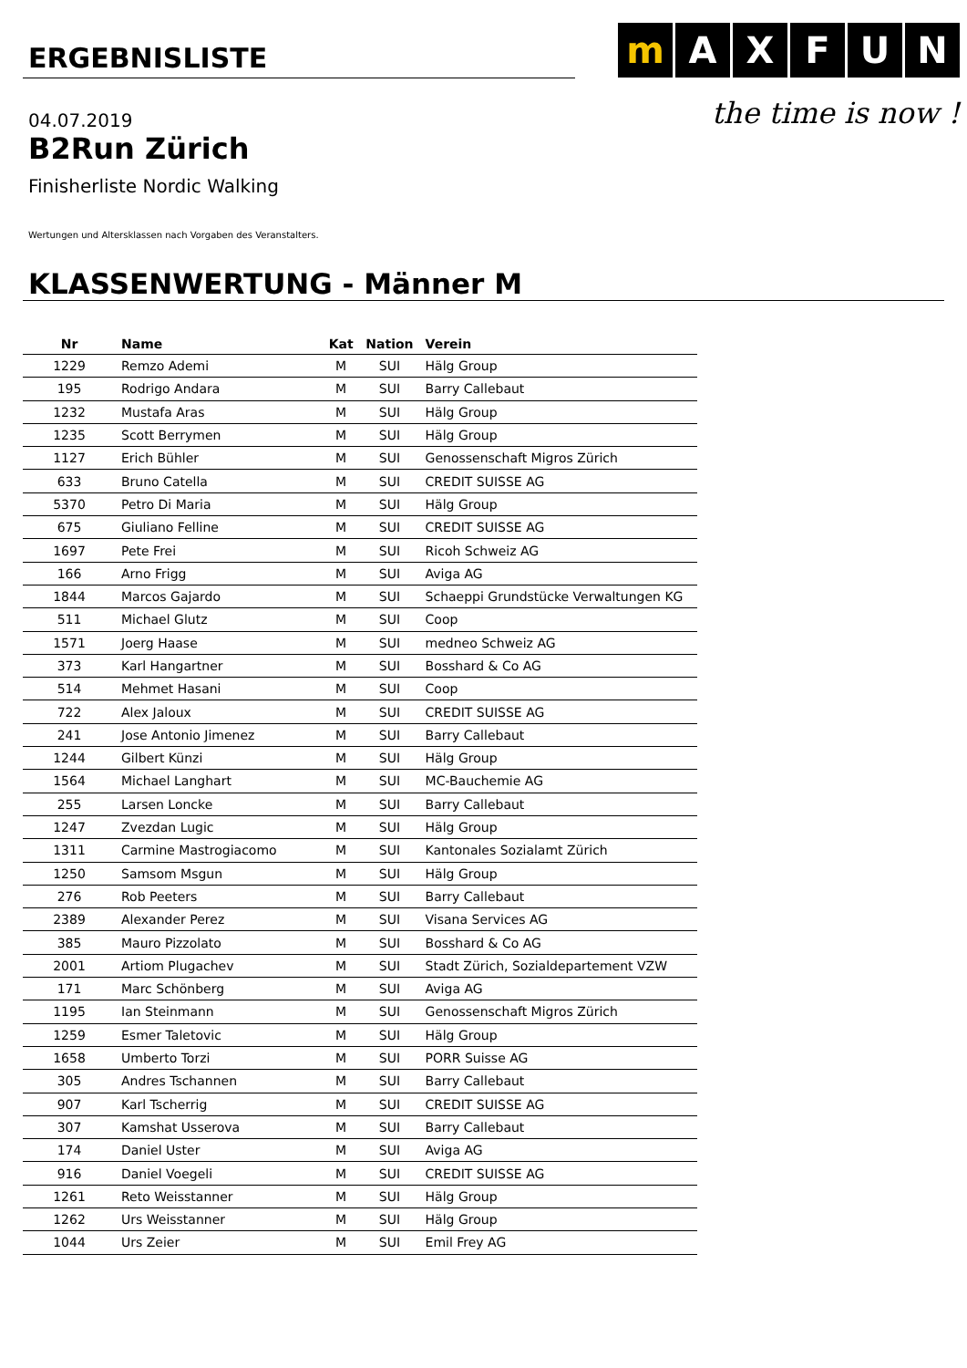mAXFUN
the time is now !
ERGEBNISLISTE
04.07.2019
B2Run Zürich
Finisherliste Nordic Walking
Wertungen und Altersklassen nach Vorgaben des Veranstalters.
KLASSENWERTUNG - Männer M
| Nr | Name | Kat | Nation | Verein |
| --- | --- | --- | --- | --- |
| 1229 | Remzo Ademi | M | SUI | Hälg Group |
| 195 | Rodrigo Andara | M | SUI | Barry Callebaut |
| 1232 | Mustafa Aras | M | SUI | Hälg Group |
| 1235 | Scott Berrymen | M | SUI | Hälg Group |
| 1127 | Erich Bühler | M | SUI | Genossenschaft Migros Zürich |
| 633 | Bruno Catella | M | SUI | CREDIT SUISSE AG |
| 5370 | Petro Di Maria | M | SUI | Hälg Group |
| 675 | Giuliano Felline | M | SUI | CREDIT SUISSE AG |
| 1697 | Pete Frei | M | SUI | Ricoh Schweiz AG |
| 166 | Arno Frigg | M | SUI | Aviga AG |
| 1844 | Marcos Gajardo | M | SUI | Schaeppi Grundstücke Verwaltungen KG |
| 511 | Michael Glutz | M | SUI | Coop |
| 1571 | Joerg Haase | M | SUI | medneo Schweiz AG |
| 373 | Karl Hangartner | M | SUI | Bosshard & Co AG |
| 514 | Mehmet Hasani | M | SUI | Coop |
| 722 | Alex Jaloux | M | SUI | CREDIT SUISSE AG |
| 241 | Jose Antonio Jimenez | M | SUI | Barry Callebaut |
| 1244 | Gilbert Künzi | M | SUI | Hälg Group |
| 1564 | Michael Langhart | M | SUI | MC-Bauchemie AG |
| 255 | Larsen Loncke | M | SUI | Barry Callebaut |
| 1247 | Zvezdan Lugic | M | SUI | Hälg Group |
| 1311 | Carmine Mastrogiacomo | M | SUI | Kantonales Sozialamt Zürich |
| 1250 | Samsom Msgun | M | SUI | Hälg Group |
| 276 | Rob Peeters | M | SUI | Barry Callebaut |
| 2389 | Alexander Perez | M | SUI | Visana Services AG |
| 385 | Mauro Pizzolato | M | SUI | Bosshard & Co AG |
| 2001 | Artiom Plugachev | M | SUI | Stadt Zürich, Sozialdepartement VZW |
| 171 | Marc Schönberg | M | SUI | Aviga AG |
| 1195 | Ian Steinmann | M | SUI | Genossenschaft Migros Zürich |
| 1259 | Esmer Taletovic | M | SUI | Hälg Group |
| 1658 | Umberto Torzi | M | SUI | PORR Suisse AG |
| 305 | Andres Tschannen | M | SUI | Barry Callebaut |
| 907 | Karl Tscherrig | M | SUI | CREDIT SUISSE AG |
| 307 | Kamshat Usserova | M | SUI | Barry Callebaut |
| 174 | Daniel Uster | M | SUI | Aviga AG |
| 916 | Daniel Voegeli | M | SUI | CREDIT SUISSE AG |
| 1261 | Reto Weisstanner | M | SUI | Hälg Group |
| 1262 | Urs Weisstanner | M | SUI | Hälg Group |
| 1044 | Urs Zeier | M | SUI | Emil Frey AG |